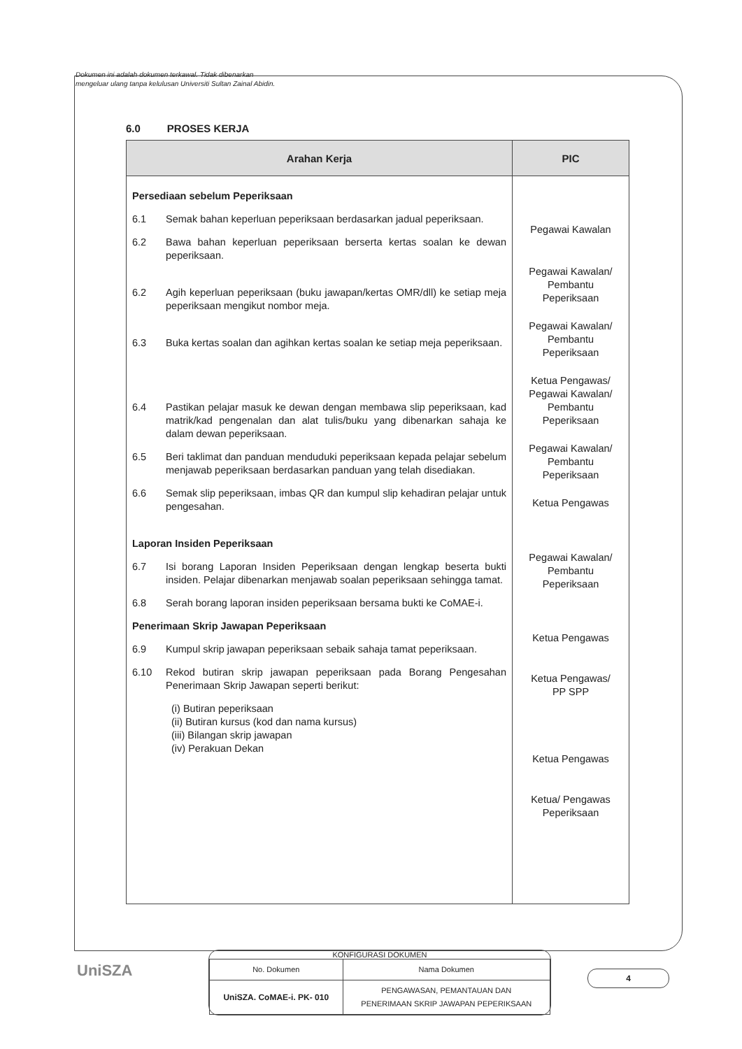Dokumen ini adalah dokumen terkawal. Tidak dibenarkan
mengeluar ulang tanpa kelulusan Universiti Sultan Zainal Abidin.
6.0 PROSES KERJA
| Arahan Kerja | PIC |
| --- | --- |
| Persediaan sebelum Peperiksaan 6.1 Semak bahan keperluan peperiksaan berdasarkan jadual peperiksaan. 6.2 Bawa bahan keperluan peperiksaan berserta kertas soalan ke dewan peperiksaan. 6.2 Agih keperluan peperiksaan (buku jawapan/kertas OMR/dll) ke setiap meja peperiksaan mengikut nombor meja. 6.3 Buka kertas soalan dan agihkan kertas soalan ke setiap meja peperiksaan. 6.4 Pastikan pelajar masuk ke dewan dengan membawa slip peperiksaan, kad matrik/kad pengenalan dan alat tulis/buku yang dibenarkan sahaja ke dalam dewan peperiksaan. 6.5 Beri taklimat dan panduan menduduki peperiksaan kepada pelajar sebelum menjawab peperiksaan berdasarkan panduan yang telah disediakan. 6.6 Semak slip peperiksaan, imbas QR dan kumpul slip kehadiran pelajar untuk pengesahan. Laporan Insiden Peperiksaan 6.7 Isi borang Laporan Insiden Peperiksaan dengan lengkap beserta bukti insiden. Pelajar dibenarkan menjawab soalan peperiksaan sehingga tamat. 6.8 Serah borang laporan insiden peperiksaan bersama bukti ke CoMAE-i. Penerimaan Skrip Jawapan Peperiksaan 6.9 Kumpul skrip jawapan peperiksaan sebaik sahaja tamat peperiksaan. 6.10 Rekod butiran skrip jawapan peperiksaan pada Borang Pengesahan Penerimaan Skrip Jawapan seperti berikut: (i) Butiran peperiksaan (ii) Butiran kursus (kod dan nama kursus) (iii) Bilangan skrip jawapan (iv) Perakuan Dekan | Pegawai Kawalan Pegawai Kawalan/ Pembantu Peperiksaan Pegawai Kawalan/ Pembantu Peperiksaan Ketua Pengawas/ Pegawai Kawalan/ Pembantu Peperiksaan Pegawai Kawalan/ Pembantu Peperiksaan Ketua Pengawas Pegawai Kawalan/ Pembantu Peperiksaan Ketua Pengawas Ketua Pengawas/ PP SPP Ketua Pengawas Ketua/ Pengawas Peperiksaan |
UniSZA
KONFIGURASI DOKUMEN
| No. Dokumen | Nama Dokumen |
| UniSZA. CoMAE-i. PK- 010 | PENGAWASAN, PEMANTAUAN DAN PENERIMAAN SKRIP JAWAPAN PEPERIKSAAN |
4